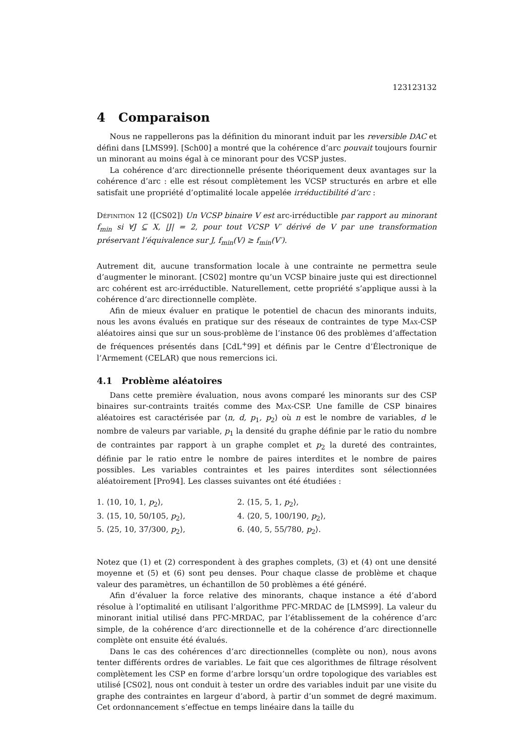123123132
4 Comparaison
Nous ne rappellerons pas la définition du minorant induit par les reversible DAC et défini dans [LMS99]. [Sch00] a montré que la cohérence d’arc pouvait toujours fournir un minorant au moins égal à ce minorant pour des VCSP justes.
La cohérence d’arc directionnelle présente théoriquement deux avantages sur la cohérence d’arc : elle est résout complètement les VCSP structurés en arbre et elle satisfait une propriété d’optimalité locale appelée irréductibilité d’arc :
Définition 12 ([CS02]) Un VCSP binaire V est arc-irréductible par rapport au minorant f<sub>min</sub> si ∀J ⊆ X, |J| = 2, pour tout VCSP V′ dérivé de V par une transformation préservant l’équivalence sur J, f<sub>min</sub>(V) ≥ f<sub>min</sub>(V′).
Autrement dit, aucune transformation locale à une contrainte ne permettra seule d’augmenter le minorant. [CS02] montre qu’un VCSP binaire juste qui est directionnel arc cohérent est arc-irréductible. Naturellement, cette propriété s’applique aussi à la cohérence d’arc directionnelle complète.
Afin de mieux évaluer en pratique le potentiel de chacun des minorants induits, nous les avons évalués en pratique sur des réseaux de contraintes de type Max-CSP aléatoires ainsi que sur un sous-problème de l’instance 06 des problèmes d’affectation de fréquences présentés dans [CdL<sup>+</sup>99] et définis par le Centre d’Électronique de l’Armement (CELAR) que nous remercions ici.
4.1 Problème aléatoires
Dans cette première évaluation, nous avons comparé les minorants sur des CSP binaires sur-contraints traités comme des Max-CSP. Une famille de CSP binaires aléatoires est caractérisée par ⟨n, d, p<sub>1</sub>, p<sub>2</sub>⟩ où n est le nombre de variables, d le nombre de valeurs par variable, p<sub>1</sub> la densité du graphe définie par le ratio du nombre de contraintes par rapport à un graphe complet et p<sub>2</sub> la dureté des contraintes, définie par le ratio entre le nombre de paires interdites et le nombre de paires possibles. Les variables contraintes et les paires interdites sont sélectionnées aléatoirement [Pro94]. Les classes suivantes ont été étudiées :
1. ⟨10, 10, 1, p<sub>2</sub>⟩,
2. ⟨15, 5, 1, p<sub>2</sub>⟩,
3. ⟨15, 10, 50/105, p<sub>2</sub>⟩,
4. ⟨20, 5, 100/190, p<sub>2</sub>⟩,
5. ⟨25, 10, 37/300, p<sub>2</sub>⟩,
6. ⟨40, 5, 55/780, p<sub>2</sub>⟩.
Notez que (1) et (2) correspondent à des graphes complets, (3) et (4) ont une densité moyenne et (5) et (6) sont peu denses. Pour chaque classe de problème et chaque valeur des paramètres, un échantillon de 50 problèmes a été généré.
Afin d’évaluer la force relative des minorants, chaque instance a été d’abord résolue à l’optimalité en utilisant l’algorithme PFC-MRDAC de [LMS99]. La valeur du minorant initial utilisé dans PFC-MRDAC, par l’établissement de la cohérence d’arc simple, de la cohérence d’arc directionnelle et de la cohérence d’arc directionnelle complète ont ensuite été évalués.
Dans le cas des cohérences d’arc directionnelles (complète ou non), nous avons tenter différents ordres de variables. Le fait que ces algorithmes de filtrage résolvent complètement les CSP en forme d’arbre lorsqu’un ordre topologique des variables est utilisé [CS02], nous ont conduit à tester un ordre des variables induit par une visite du graphe des contraintes en largeur d’abord, à partir d’un sommet de degré maximum. Cet ordonnancement s’effectue en temps linéaire dans la taille du